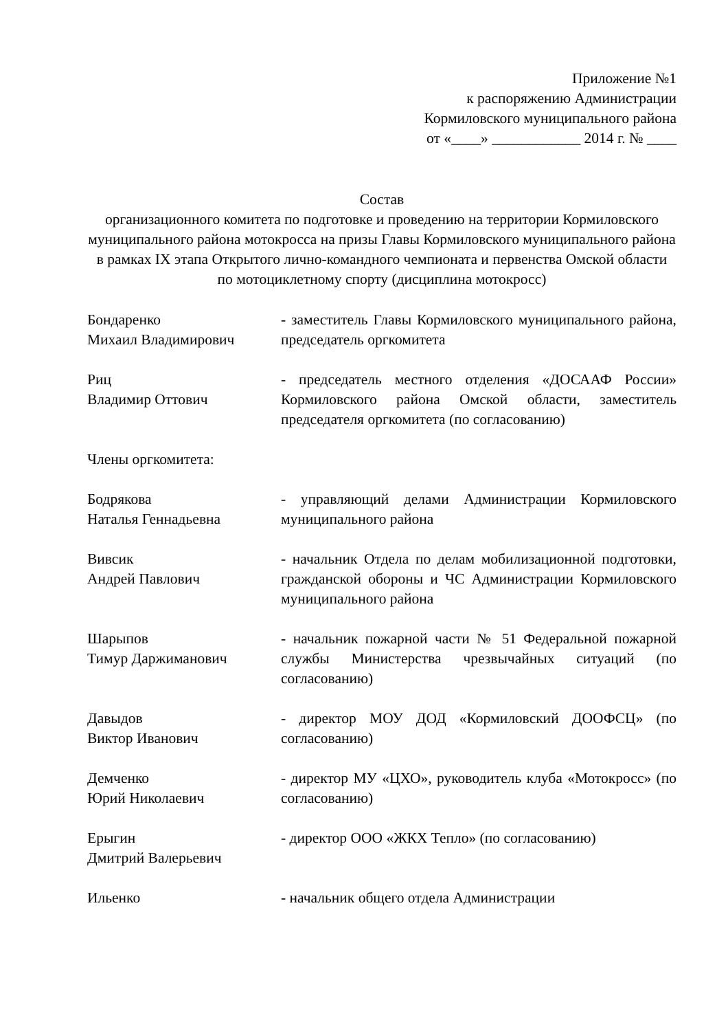Приложение №1
к распоряжению Администрации
Кормиловского муниципального района
от «____» ____________ 2014 г. № ____
Состав
организационного комитета по подготовке и проведению на территории Кормиловского муниципального района мотокросса на призы Главы Кормиловского муниципального района в рамках IX этапа Открытого лично-командного чемпионата и первенства Омской области по мотоциклетному спорту (дисциплина мотокросс)
| Бондаренко Михаил Владимирович | - заместитель Главы Кормиловского муниципального района, председатель оргкомитета |
| Риц Владимир Оттович | - председатель местного отделения «ДОСААФ России» Кормиловского района Омской области, заместитель председателя оргкомитета (по согласованию) |
Члены оргкомитета:
| Бодрякова Наталья Геннадьевна | - управляющий делами Администрации Кормиловского муниципального района |
| Вивсик Андрей Павлович | - начальник Отдела по делам мобилизационной подготовки, гражданской обороны и ЧС Администрации Кормиловского муниципального района |
| Шарыпов Тимур Даржиманович | - начальник пожарной части № 51 Федеральной пожарной службы Министерства чрезвычайных ситуаций (по согласованию) |
| Давыдов Виктор Иванович | - директор МОУ ДОД «Кормиловский ДООФСЦ» (по согласованию) |
| Демченко Юрий Николаевич | - директор МУ «ЦХО», руководитель клуба «Мотокросс» (по согласованию) |
| Ерыгин Дмитрий Валерьевич | - директор ООО «ЖКХ Тепло» (по согласованию) |
| Ильенко | - начальник общего отдела Администрации |